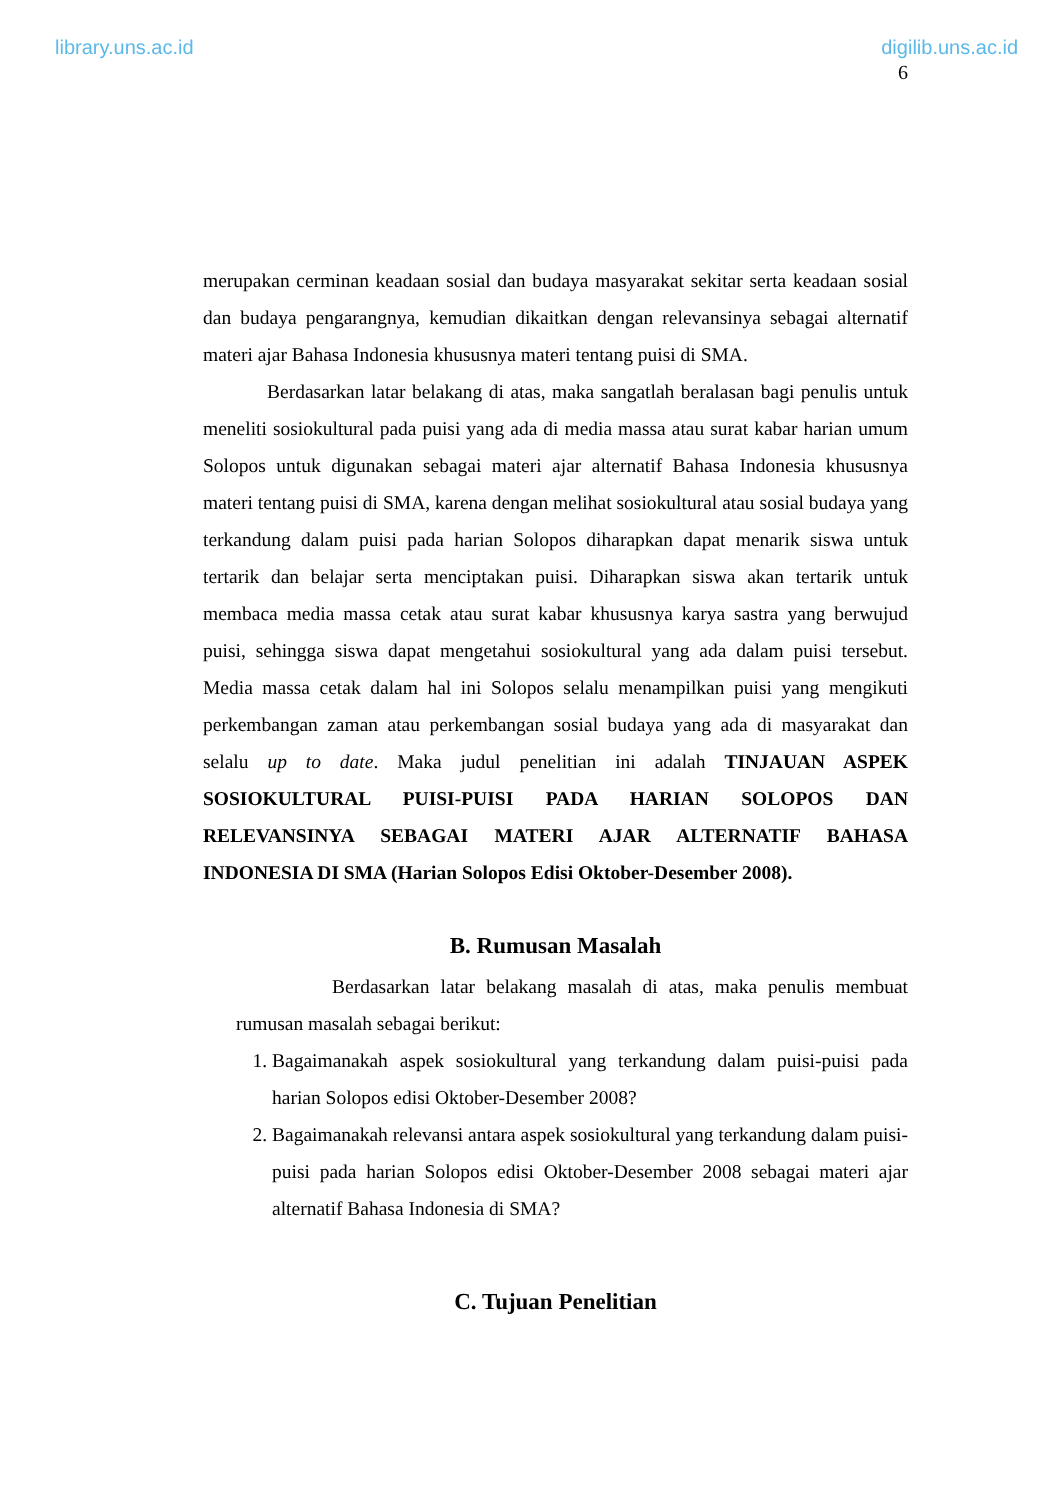library.uns.ac.id digilib.uns.ac.id
6
merupakan cerminan keadaan sosial dan budaya masyarakat sekitar serta keadaan sosial dan budaya pengarangnya, kemudian dikaitkan dengan relevansinya sebagai alternatif materi ajar Bahasa Indonesia khususnya materi tentang puisi di SMA.
Berdasarkan latar belakang di atas, maka sangatlah beralasan bagi penulis untuk meneliti sosiokultural pada puisi yang ada di media massa atau surat kabar harian umum Solopos untuk digunakan sebagai materi ajar alternatif Bahasa Indonesia khususnya materi tentang puisi di SMA, karena dengan melihat sosiokultural atau sosial budaya yang terkandung dalam puisi pada harian Solopos diharapkan dapat menarik siswa untuk tertarik dan belajar serta menciptakan puisi. Diharapkan siswa akan tertarik untuk membaca media massa cetak atau surat kabar khususnya karya sastra yang berwujud puisi, sehingga siswa dapat mengetahui sosiokultural yang ada dalam puisi tersebut. Media massa cetak dalam hal ini Solopos selalu menampilkan puisi yang mengikuti perkembangan zaman atau perkembangan sosial budaya yang ada di masyarakat dan selalu up to date. Maka judul penelitian ini adalah TINJAUAN ASPEK SOSIOKULTURAL PUISI-PUISI PADA HARIAN SOLOPOS DAN RELEVANSINYA SEBAGAI MATERI AJAR ALTERNATIF BAHASA INDONESIA DI SMA (Harian Solopos Edisi Oktober-Desember 2008).
B. Rumusan Masalah
Berdasarkan latar belakang masalah di atas, maka penulis membuat rumusan masalah sebagai berikut:
1. Bagaimanakah aspek sosiokultural yang terkandung dalam puisi-puisi pada harian Solopos edisi Oktober-Desember 2008?
2. Bagaimanakah relevansi antara aspek sosiokultural yang terkandung dalam puisi-puisi pada harian Solopos edisi Oktober-Desember 2008 sebagai materi ajar alternatif Bahasa Indonesia di SMA?
C. Tujuan Penelitian